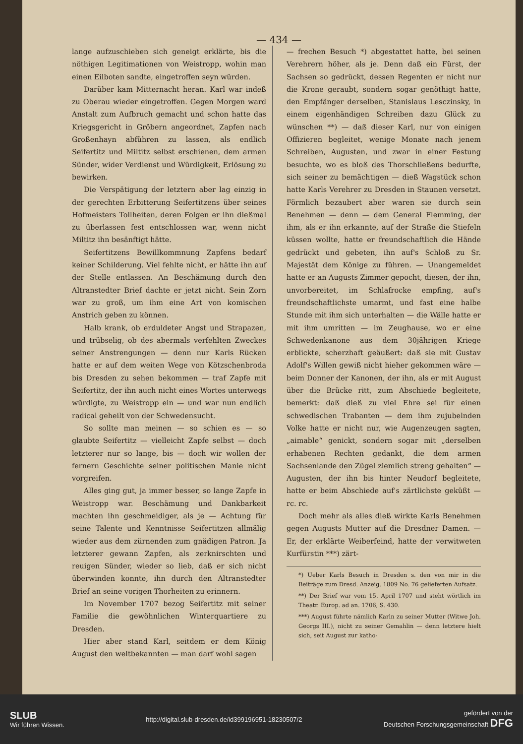— 434 —
lange aufzuschieben sich geneigt erklärte, bis die nöthigen Legitimationen von Weistropp, wohin man einen Eilboten sandte, eingetroffen seyn würden.
Darüber kam Mitternacht heran. Karl war indeß zu Oberau wieder eingetroffen. Gegen Morgen ward Anstalt zum Aufbruch gemacht und schon hatte das Kriegsgericht in Gröbern angeordnet, Zapfen nach Großenhayn abführen zu lassen, als endlich Seifertitz und Miltitz selbst erschienen, dem armen Sünder, wider Verdienst und Würdigkeit, Erlösung zu bewirken.
Die Verspätigung der letztern aber lag einzig in der gerechten Erbitterung Seifertitzens über seines Hofmeisters Tollheiten, deren Folgen er ihn dießmal zu überlassen fest entschlossen war, wenn nicht Miltitz ihn besänftigt hätte.
Seifertitzens Bewillkommnung Zapfens bedarf keiner Schilderung. Viel fehlte nicht, er hätte ihn auf der Stelle entlassen. An Beschämung durch den Altranstedter Brief dachte er jetzt nicht. Sein Zorn war zu groß, um ihm eine Art von komischen Anstrich geben zu können.
Halb krank, ob erduldeter Angst und Strapazen, und trübselig, ob des abermals verfehlten Zweckes seiner Anstrengungen — denn nur Karls Rücken hatte er auf dem weiten Wege von Kötzschenbroda bis Dresden zu sehen bekommen — traf Zapfe mit Seifertitz, der ihn auch nicht eines Wortes unterwegs würdigte, zu Weistropp ein — und war nun endlich radical geheilt von der Schwedensucht.
So sollte man meinen — so schien es — so glaubte Seifertitz — vielleicht Zapfe selbst — doch letzterer nur so lange, bis — doch wir wollen der fernern Geschichte seiner politischen Manie nicht vorgreifen.
Alles ging gut, ja immer besser, so lange Zapfe in Weistropp war. Beschämung und Dankbarkeit machten ihn geschmeidiger, als je — Achtung für seine Talente und Kenntnisse Seifertitzen allmälig wieder aus dem zürnenden zum gnädigen Patron. Ja letzterer gewann Zapfen, als zerknirschten und reuigen Sünder, wieder so lieb, daß er sich nicht überwinden konnte, ihn durch den Altranstedter Brief an seine vorigen Thorheiten zu erinnern.
Im November 1707 bezog Seifertitz mit seiner Familie die gewöhnlichen Winterquartiere zu Dresden.
Hier aber stand Karl, seitdem er dem König August den weltbekannten — man darf wohl sagen
— frechen Besuch *) abgestattet hatte, bei seinen Verehrern höher, als je. Denn daß ein Fürst, der Sachsen so gedrückt, dessen Regenten er nicht nur die Krone geraubt, sondern sogar genöthigt hatte, den Empfänger derselben, Stanislaus Lesczinsky, in einem eigenhändigen Schreiben dazu Glück zu wünschen **) — daß dieser Karl, nur von einigen Offizieren begleitet, wenige Monate nach jenem Schreiben, Augusten, und zwar in einer Festung besuchte, wo es bloß des Thorschließens bedurfte, sich seiner zu bemächtigen — dieß Wagstück schon hatte Karls Verehrer zu Dresden in Staunen versetzt. Förmlich bezaubert aber waren sie durch sein Benehmen — denn — dem General Flemming, der ihm, als er ihn erkannte, auf der Straße die Stiefeln küssen wollte, hatte er freundschaftlich die Hände gedrückt und gebeten, ihn auf's Schloß zu Sr. Majestät dem Könige zu führen. — Unangemeldet hatte er an Augusts Zimmer gepocht, diesen, der ihn, unvorbereitet, im Schlafrocke empfing, auf's freundschaftlichste umarmt, und fast eine halbe Stunde mit ihm sich unterhalten — die Wälle hatte er mit ihm umritten — im Zeughause, wo er eine Schwedenkanone aus dem 30jährigen Kriege erblickte, scherzhaft geäußert: daß sie mit Gustav Adolf's Willen gewiß nicht hieher gekommen wäre — beim Donner der Kanonen, der ihn, als er mit August über die Brücke ritt, zum Abschiede begleitete, bemerkt: daß dieß zu viel Ehre sei für einen schwedischen Trabanten — dem ihm zujubelnden Volke hatte er nicht nur, wie Augenzeugen sagten, „aimable“ genickt, sondern sogar mit „derselben erhabenen Rechten gedankt, die dem armen Sachsenlande den Zügel ziemlich streng gehalten“ — Augusten, der ihn bis hinter Neudorf begleitete, hatte er beim Abschiede auf's zärtlichste geküßt — rc. rc.
Doch mehr als alles dieß wirkte Karls Benehmen gegen Augusts Mutter auf die Dresdner Damen. — Er, der erklärte Weiberfeind, hatte der verwitweten Kurfürstin ***) zärt-
*) Ueber Karls Besuch in Dresden s. den von mir in die Beiträge zum Dresd. Anzeig. 1809 No. 76 gelieferten Aufsatz.
**) Der Brief war vom 15. April 1707 und steht wörtlich im Theatr. Europ. ad an. 1706, S. 430.
***) August führte nämlich Karln zu seiner Mutter (Witwe Joh. Georgs III.), nicht zu seiner Gemahlin — denn letztere hielt sich, seit August zur katho-
SLUB
Wir führen Wissen.
http://digital.slub-dresden.de/id399196951-18230507/2
gefördert von der
Deutschen Forschungsgemeinschaft DFG